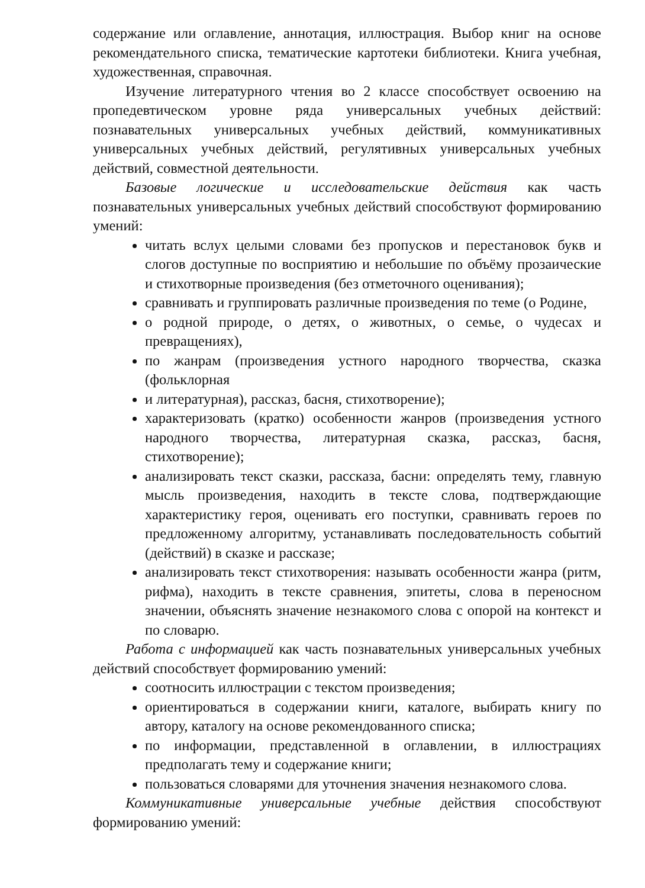содержание или оглавление, аннотация, иллюстрация. Выбор книг на основе рекомендательного списка, тематические картотеки библиотеки. Книга учебная, художественная, справочная.
Изучение литературного чтения во 2 классе способствует освоению на пропедевтическом уровне ряда универсальных учебных действий: познавательных универсальных учебных действий, коммуникативных универсальных учебных действий, регулятивных универсальных учебных действий, совместной деятельности.
Базовые логические и исследовательские действия как часть познавательных универсальных учебных действий способствуют формированию умений:
читать вслух целыми словами без пропусков и перестановок букв и слогов доступные по восприятию и небольшие по объёму прозаические и стихотворные произведения (без отметочного оценивания);
сравнивать и группировать различные произведения по теме (о Родине,
о родной природе, о детях, о животных, о семье, о чудесах и превращениях),
по жанрам (произведения устного народного творчества, сказка (фольклорная
и литературная), рассказ, басня, стихотворение);
характеризовать (кратко) особенности жанров (произведения устного народного творчества, литературная сказка, рассказ, басня, стихотворение);
анализировать текст сказки, рассказа, басни: определять тему, главную мысль произведения, находить в тексте слова, подтверждающие характеристику героя, оценивать его поступки, сравнивать героев по предложенному алгоритму, устанавливать последовательность событий (действий) в сказке и рассказе;
анализировать текст стихотворения: называть особенности жанра (ритм, рифма), находить в тексте сравнения, эпитеты, слова в переносном значении, объяснять значение незнакомого слова с опорой на контекст и по словарю.
Работа с информацией как часть познавательных универсальных учебных действий способствует формированию умений:
соотносить иллюстрации с текстом произведения;
ориентироваться в содержании книги, каталоге, выбирать книгу по автору, каталогу на основе рекомендованного списка;
по информации, представленной в оглавлении, в иллюстрациях предполагать тему и содержание книги;
пользоваться словарями для уточнения значения незнакомого слова.
Коммуникативные универсальные учебные действия способствуют формированию умений: